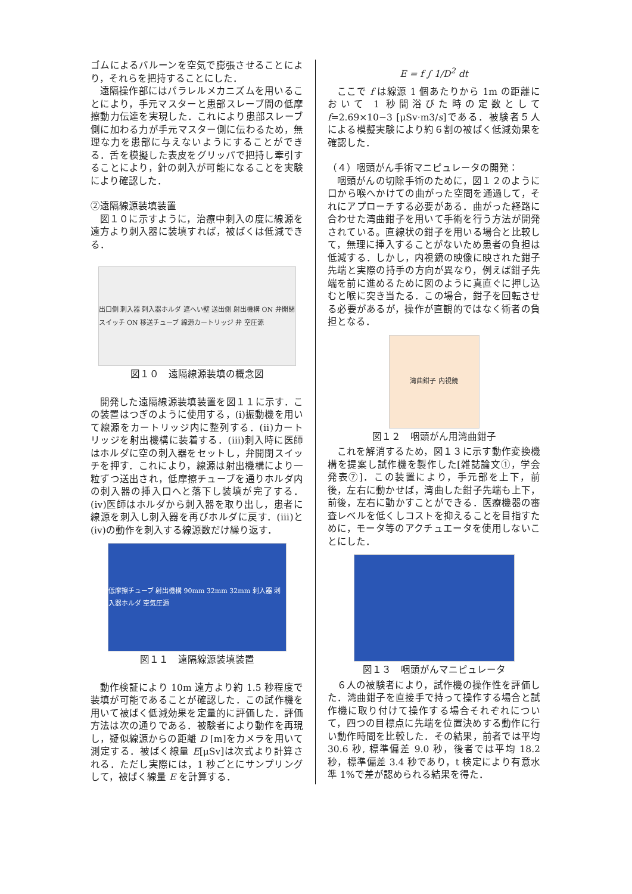ゴムによるバルーンを空気で膨張させることにより，それらを把持することにした．
遠隔操作部にはパラレルメカニズムを用いることにより，手元マスターと患部スレーブ間の低摩擦動力伝達を実現した．これにより患部スレーブ側に加わる力が手元マスター側に伝わるため，無理な力を患部に与えないようにすることができる．舌を模擬した表皮をグリッパで把持し牽引することにより，針の刺入が可能になることを実験により確認した．
②遠隔線源装填装置
図１０に示すように，治療中刺入の度に線源を遠方より刺入器に装填すれば，被ばくは低減できる．
出口側 刺入器 刺入器ホルダ 遮へい壁 送出側 射出機構 ON 弁開閉スイッチ ON 移送チューブ 線源カートリッジ 弁 空圧源
図１０　遠隔線源装填の概念図
開発した遠隔線源装填装置を図１１に示す．この装置はつぎのように使用する，(i)振動機を用いて線源をカートリッジ内に整列する．(ⅱ)カートリッジを射出機構に装着する．(ⅲ)刺入時に医師はホルダに空の刺入器をセットし，弁開閉スイッチを押す．これにより，線源は射出機構により一粒ずつ送出され，低摩擦チューブを通りホルダ内の刺入器の挿入口へと落下し装填が完了する．(ⅳ)医師はホルダから刺入器を取り出し，患者に線源を刺入し刺入器を再びホルダに戻す．(ⅲ)と(ⅳ)の動作を刺入する線源数だけ繰り返す．
低摩擦チューブ 射出機構 90mm 32mm 32mm 刺入器 刺入器ホルダ 空気圧源
図１１　遠隔線源装填装置
動作検証により 10m 遠方より約 1.5 秒程度で装填が可能であることが確認した．この試作機を用いて被ばく低減効果を定量的に評価した．評価方法は次の通りである．被験者により動作を再現し，疑似線源からの距離 D [m]をカメラを用いて測定する．被ばく線量 E[μSv]は次式より計算される．ただし実際には，1 秒ごとにサンプリングして，被ばく線量 E を計算する．
E = f ∫ 1/D<sup>2</sup> dt
ここで f は線源 1 個あたりから 1m の距離において 1 秒間浴びた時の定数として f=2.69×10−3 [μSv·m3/s]である．被験者５人による模擬実験により約６割の被ばく低減効果を確認した．
（４）咽頭がん手術マニピュレータの開発：
咽頭がんの切除手術のために，図１２のように口から喉へかけての曲がった空間を通過して，それにアプローチする必要がある．曲がった経路に合わせた湾曲鉗子を用いて手術を行う方法が開発されている。直線状の鉗子を用いる場合と比較して，無理に挿入することがないため患者の負担は低減する．しかし，内視鏡の映像に映された鉗子先端と実際の持手の方向が異なり，例えば鉗子先端を前に進めるために図のように真直ぐに押し込むと喉に突き当たる．この場合，鉗子を回転させる必要があるが，操作が直観的ではなく術者の負担となる．
湾曲鉗子 内視鏡
図１２　咽頭がん用湾曲鉗子
これを解消するため，図１３に示す動作変換機構を提案し試作機を製作した[雑誌論文①，学会発表⑦]．この装置により，手元部を上下，前後，左右に動かせば，湾曲した鉗子先端も上下，前後，左右に動かすことができる．医療機器の審査レベルを低くしコストを抑えることを目指すために，モータ等のアクチュエータを使用しないことにした．
図１３　咽頭がんマニピュレータ
６人の被験者により，試作機の操作性を評価した．湾曲鉗子を直接手で持って操作する場合と試作機に取り付けて操作する場合それぞれについて，四つの目標点に先端を位置決めする動作に行い動作時間を比較した．その結果，前者では平均 30.6 秒, 標準偏差 9.0 秒，後者では平均 18.2 秒，標準偏差 3.4 秒であり，t 検定により有意水準 1%で差が認められる結果を得た．